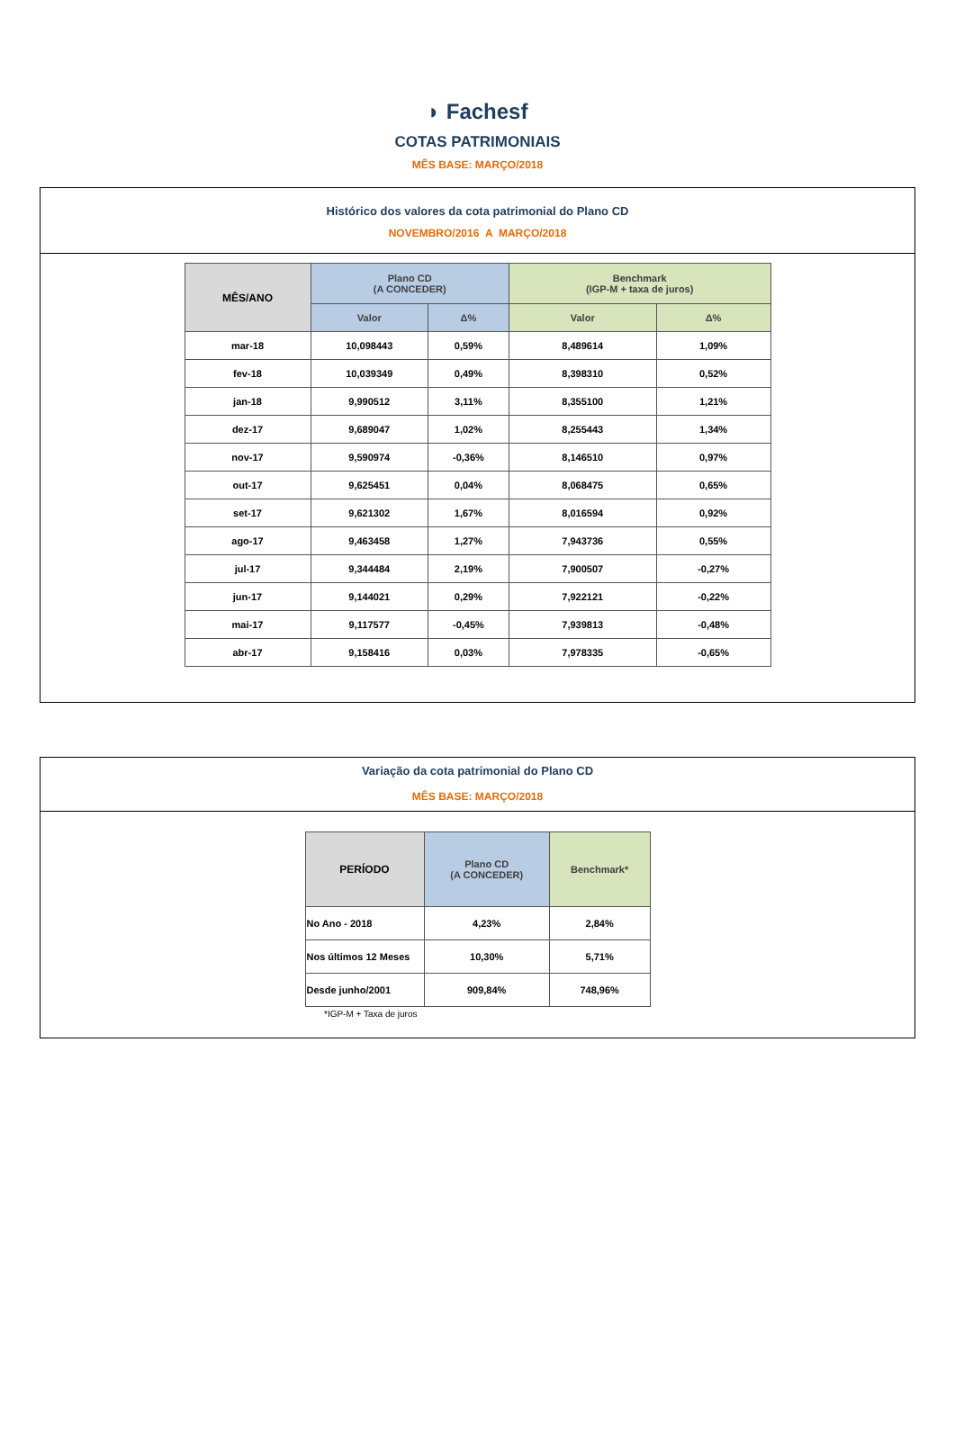◗ Fachesf
COTAS PATRIMONIAIS
MÊS BASE: MARÇO/2018
Histórico dos valores da cota patrimonial do Plano CD
NOVEMBRO/2016 A MARÇO/2018
| MÊS/ANO | Plano CD (A CONCEDER) | | Benchmark (IGP-M + taxa de juros) | |
| --- | --- | --- | --- | --- |
| | Valor | Δ% | Valor | Δ% |
| mar-18 | 10,098443 | 0,59% | 8,489614 | 1,09% |
| fev-18 | 10,039349 | 0,49% | 8,398310 | 0,52% |
| jan-18 | 9,990512 | 3,11% | 8,355100 | 1,21% |
| dez-17 | 9,689047 | 1,02% | 8,255443 | 1,34% |
| nov-17 | 9,590974 | -0,36% | 8,146510 | 0,97% |
| out-17 | 9,625451 | 0,04% | 8,068475 | 0,65% |
| set-17 | 9,621302 | 1,67% | 8,016594 | 0,92% |
| ago-17 | 9,463458 | 1,27% | 7,943736 | 0,55% |
| jul-17 | 9,344484 | 2,19% | 7,900507 | -0,27% |
| jun-17 | 9,144021 | 0,29% | 7,922121 | -0,22% |
| mai-17 | 9,117577 | -0,45% | 7,939813 | -0,48% |
| abr-17 | 9,158416 | 0,03% | 7,978335 | -0,65% |
Variação da cota patrimonial do Plano CD
MÊS BASE: MARÇO/2018
| PERÍODO | Plano CD (A CONCEDER) | Benchmark* |
| --- | --- | --- |
| No Ano - 2018 | 4,23% | 2,84% |
| Nos últimos 12 Meses | 10,30% | 5,71% |
| Desde junho/2001 | 909,84% | 748,96% |
*IGP-M + Taxa de juros